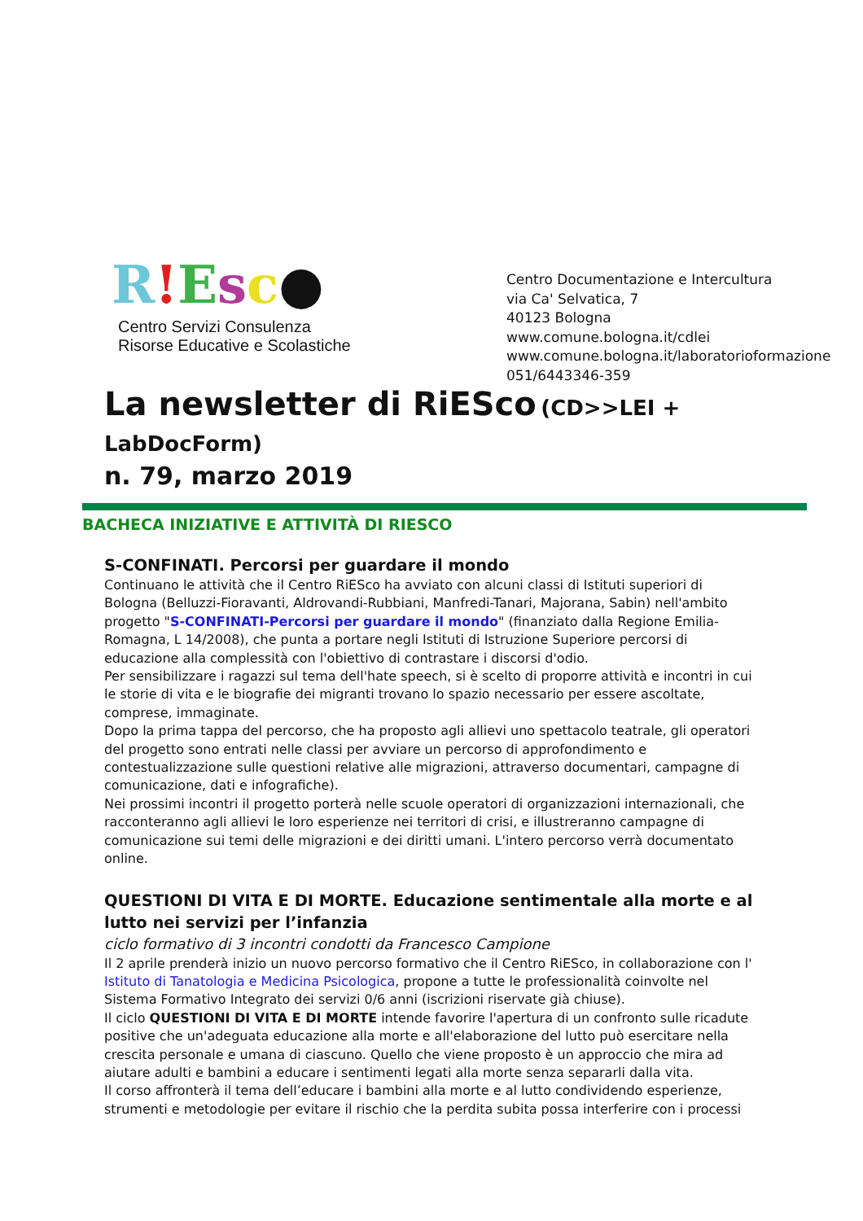R!Esc●
Centro Servizi Consulenza
Risorse Educative e Scolastiche
Centro Documentazione e Intercultura
via Ca' Selvatica, 7
40123 Bologna
www.comune.bologna.it/cdlei
www.comune.bologna.it/laboratorioformazione
051/6443346-359
La newsletter di RiESco (CD>>LEI +
LabDocForm)
n. 79, marzo 2019
BACHECA INIZIATIVE E ATTIVITÀ DI RIESCO
S-CONFINATI. Percorsi per guardare il mondo
Continuano le attività che il Centro RiESco ha avviato con alcuni classi di Istituti superiori di Bologna (Belluzzi-Fioravanti, Aldrovandi-Rubbiani, Manfredi-Tanari, Majorana, Sabin) nell'ambito progetto "S-CONFINATI-Percorsi per guardare il mondo" (finanziato dalla Regione Emilia-Romagna, L 14/2008), che punta a portare negli Istituti di Istruzione Superiore percorsi di educazione alla complessità con l'obiettivo di contrastare i discorsi d'odio.
Per sensibilizzare i ragazzi sul tema dell'hate speech, si è scelto di proporre attività e incontri in cui le storie di vita e le biografie dei migranti trovano lo spazio necessario per essere ascoltate, comprese, immaginate.
Dopo la prima tappa del percorso, che ha proposto agli allievi uno spettacolo teatrale, gli operatori del progetto sono entrati nelle classi per avviare un percorso di approfondimento e contestualizzazione sulle questioni relative alle migrazioni, attraverso documentari, campagne di comunicazione, dati e infografiche).
Nei prossimi incontri il progetto porterà nelle scuole operatori di organizzazioni internazionali, che racconteranno agli allievi le loro esperienze nei territori di crisi, e illustreranno campagne di comunicazione sui temi delle migrazioni e dei diritti umani. L'intero percorso verrà documentato online.
QUESTIONI DI VITA E DI MORTE. Educazione sentimentale alla morte e al lutto nei servizi per l’infanzia
ciclo formativo di 3 incontri condotti da Francesco Campione
Il 2 aprile prenderà inizio un nuovo percorso formativo che il Centro RiESco, in collaborazione con l' Istituto di Tanatologia e Medicina Psicologica, propone a tutte le professionalità coinvolte nel Sistema Formativo Integrato dei servizi 0/6 anni (iscrizioni riservate già chiuse).
Il ciclo QUESTIONI DI VITA E DI MORTE intende favorire l'apertura di un confronto sulle ricadute positive che un'adeguata educazione alla morte e all'elaborazione del lutto può esercitare nella crescita personale e umana di ciascuno. Quello che viene proposto è un approccio che mira ad aiutare adulti e bambini a educare i sentimenti legati alla morte senza separarli dalla vita.
Il corso affronterà il tema dell’educare i bambini alla morte e al lutto condividendo esperienze, strumenti e metodologie per evitare il rischio che la perdita subita possa interferire con i processi